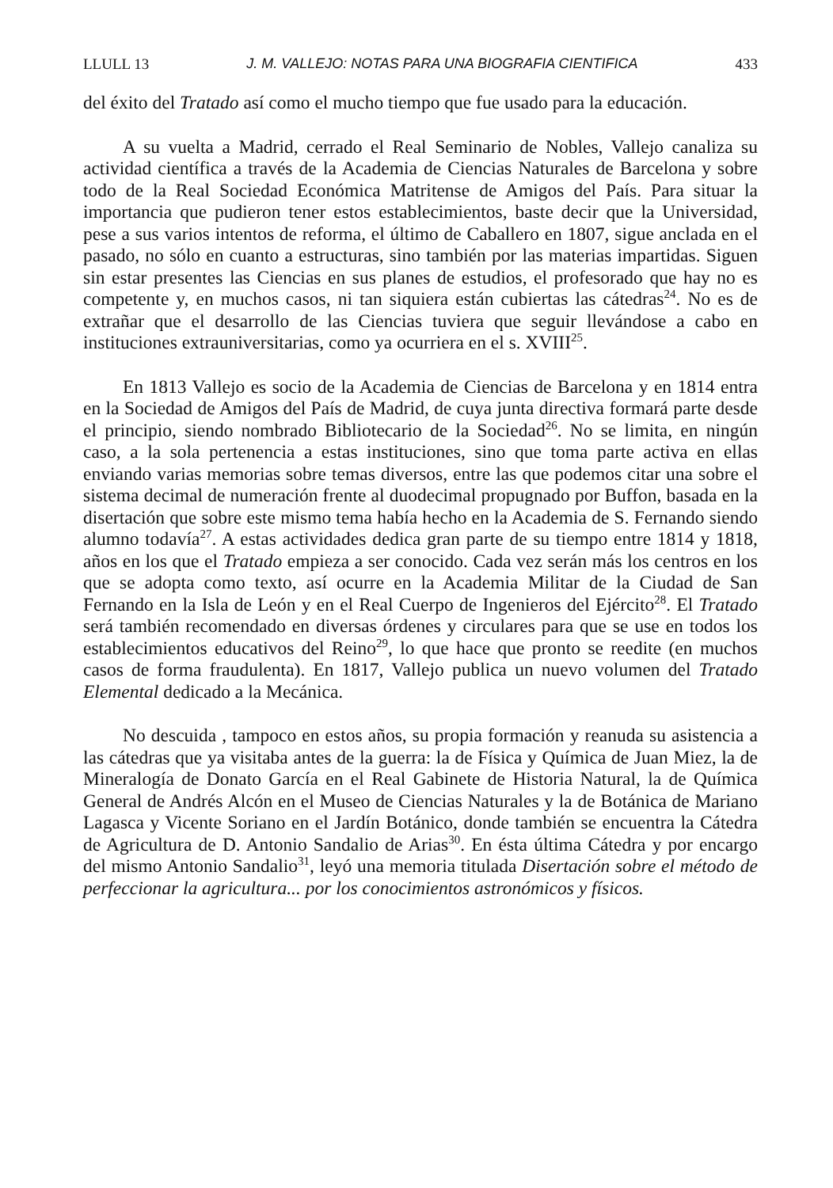LLULL 13 J. M. VALLEJO: NOTAS PARA UNA BIOGRAFIA CIENTIFICA 433
del éxito del Tratado así como el mucho tiempo que fue usado para la educación.
A su vuelta a Madrid, cerrado el Real Seminario de Nobles, Vallejo canaliza su actividad científica a través de la Academia de Ciencias Naturales de Barcelona y sobre todo de la Real Sociedad Económica Matritense de Amigos del País. Para situar la importancia que pudieron tener estos establecimientos, baste decir que la Universidad, pese a sus varios intentos de reforma, el último de Caballero en 1807, sigue anclada en el pasado, no sólo en cuanto a estructuras, sino también por las materias impartidas. Siguen sin estar presentes las Ciencias en sus planes de estudios, el profesorado que hay no es competente y, en muchos casos, ni tan siquiera están cubiertas las cátedras<sup>24</sup>. No es de extrañar que el desarrollo de las Ciencias tuviera que seguir llevándose a cabo en instituciones extrauniversitarias, como ya ocurriera en el s. XVIII<sup>25</sup>.
En 1813 Vallejo es socio de la Academia de Ciencias de Barcelona y en 1814 entra en la Sociedad de Amigos del País de Madrid, de cuya junta directiva formará parte desde el principio, siendo nombrado Bibliotecario de la Sociedad<sup>26</sup>. No se limita, en ningún caso, a la sola pertenencia a estas instituciones, sino que toma parte activa en ellas enviando varias memorias sobre temas diversos, entre las que podemos citar una sobre el sistema decimal de numeración frente al duodecimal propugnado por Buffon, basada en la disertación que sobre este mismo tema había hecho en la Academia de S. Fernando siendo alumno todavía<sup>27</sup>. A estas actividades dedica gran parte de su tiempo entre 1814 y 1818, años en los que el Tratado empieza a ser conocido. Cada vez serán más los centros en los que se adopta como texto, así ocurre en la Academia Militar de la Ciudad de San Fernando en la Isla de León y en el Real Cuerpo de Ingenieros del Ejército<sup>28</sup>. El Tratado será también recomendado en diversas órdenes y circulares para que se use en todos los establecimientos educativos del Reino<sup>29</sup>, lo que hace que pronto se reedite (en muchos casos de forma fraudulenta). En 1817, Vallejo publica un nuevo volumen del Tratado Elemental dedicado a la Mecánica.
No descuida , tampoco en estos años, su propia formación y reanuda su asistencia a las cátedras que ya visitaba antes de la guerra: la de Física y Química de Juan Miez, la de Mineralogía de Donato García en el Real Gabinete de Historia Natural, la de Química General de Andrés Alcón en el Museo de Ciencias Naturales y la de Botánica de Mariano Lagasca y Vicente Soriano en el Jardín Botánico, donde también se encuentra la Cátedra de Agricultura de D. Antonio Sandalio de Arias<sup>30</sup>. En ésta última Cátedra y por encargo del mismo Antonio Sandalio<sup>31</sup>, leyó una memoria titulada Disertación sobre el método de perfeccionar la agricultura... por los conocimientos astronómicos y físicos.